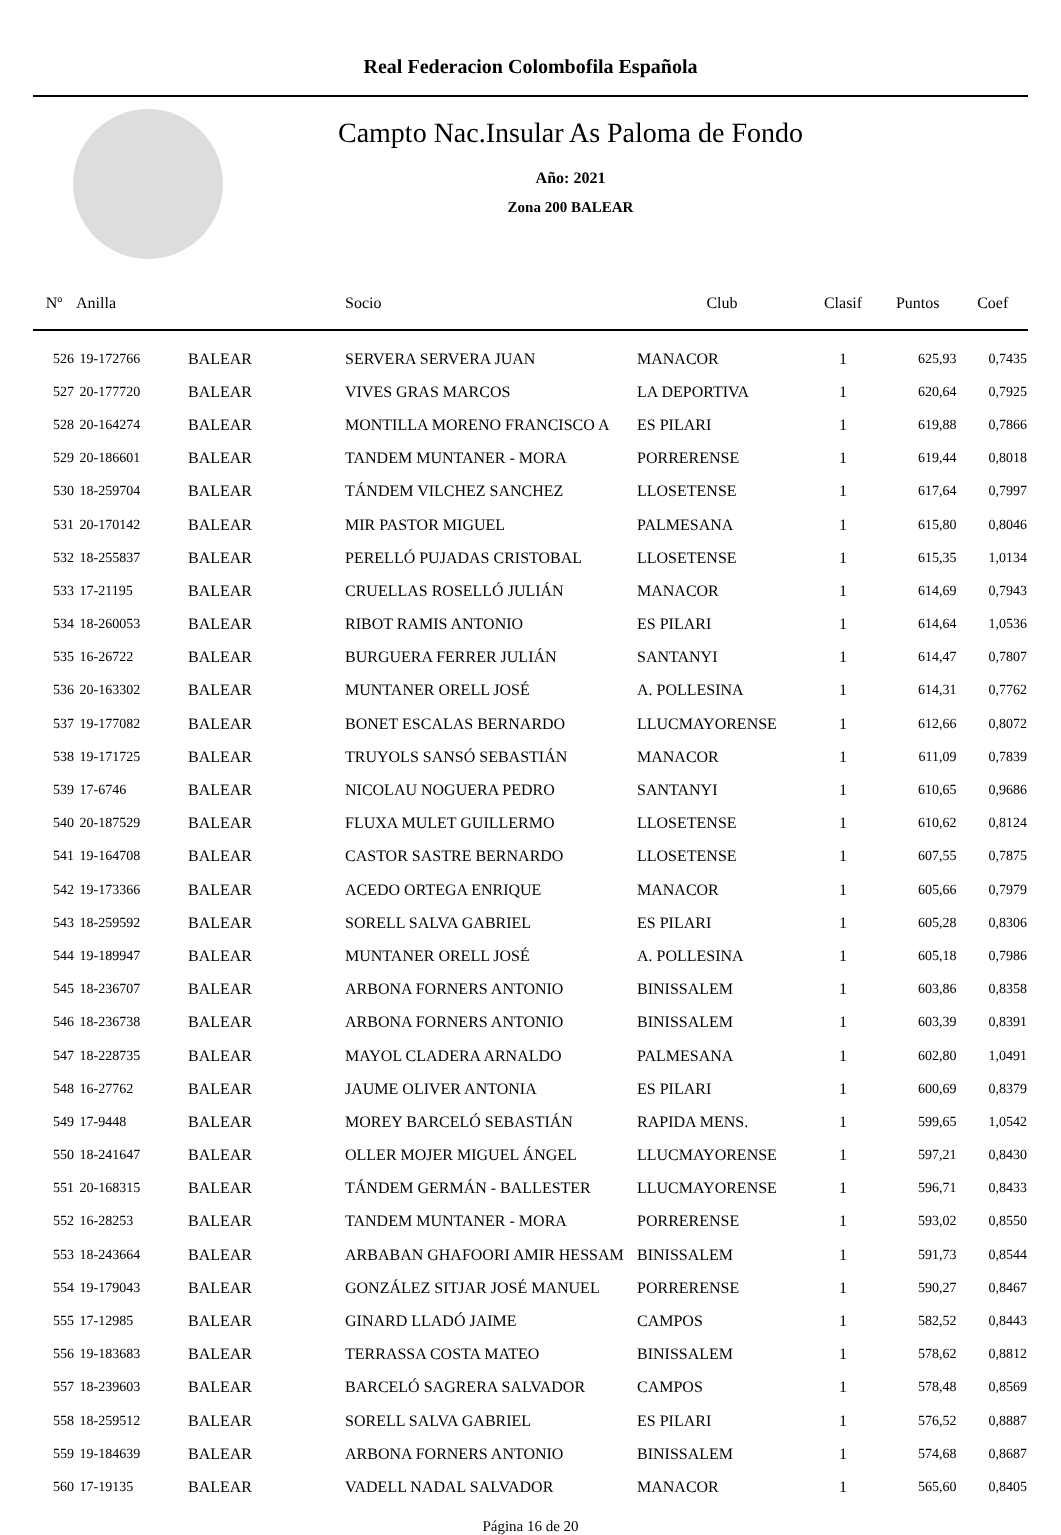Real Federacion Colombofila Española
Campto Nac.Insular As Paloma de Fondo
Año: 2021
Zona 200 BALEAR
| Nº | Anilla | | Socio | Club | Clasif | Puntos | Coef |
| --- | --- | --- | --- | --- | --- | --- | --- |
| 526 | 19-172766 | BALEAR | SERVERA SERVERA JUAN | MANACOR | 1 | 625,93 | 0,7435 |
| 527 | 20-177720 | BALEAR | VIVES GRAS MARCOS | LA DEPORTIVA | 1 | 620,64 | 0,7925 |
| 528 | 20-164274 | BALEAR | MONTILLA MORENO FRANCISCO A | ES PILARI | 1 | 619,88 | 0,7866 |
| 529 | 20-186601 | BALEAR | TANDEM MUNTANER - MORA | PORRERENSE | 1 | 619,44 | 0,8018 |
| 530 | 18-259704 | BALEAR | TÁNDEM VILCHEZ SANCHEZ | LLOSETENSE | 1 | 617,64 | 0,7997 |
| 531 | 20-170142 | BALEAR | MIR PASTOR MIGUEL | PALMESANA | 1 | 615,80 | 0,8046 |
| 532 | 18-255837 | BALEAR | PERELLÓ PUJADAS CRISTOBAL | LLOSETENSE | 1 | 615,35 | 1,0134 |
| 533 | 17-21195 | BALEAR | CRUELLAS ROSELLÓ JULIÁN | MANACOR | 1 | 614,69 | 0,7943 |
| 534 | 18-260053 | BALEAR | RIBOT RAMIS ANTONIO | ES PILARI | 1 | 614,64 | 1,0536 |
| 535 | 16-26722 | BALEAR | BURGUERA FERRER JULIÁN | SANTANYI | 1 | 614,47 | 0,7807 |
| 536 | 20-163302 | BALEAR | MUNTANER ORELL JOSÉ | A. POLLESINA | 1 | 614,31 | 0,7762 |
| 537 | 19-177082 | BALEAR | BONET ESCALAS BERNARDO | LLUCMAYORENSE | 1 | 612,66 | 0,8072 |
| 538 | 19-171725 | BALEAR | TRUYOLS SANSÓ SEBASTIÁN | MANACOR | 1 | 611,09 | 0,7839 |
| 539 | 17-6746 | BALEAR | NICOLAU NOGUERA PEDRO | SANTANYI | 1 | 610,65 | 0,9686 |
| 540 | 20-187529 | BALEAR | FLUXA MULET GUILLERMO | LLOSETENSE | 1 | 610,62 | 0,8124 |
| 541 | 19-164708 | BALEAR | CASTOR SASTRE BERNARDO | LLOSETENSE | 1 | 607,55 | 0,7875 |
| 542 | 19-173366 | BALEAR | ACEDO ORTEGA ENRIQUE | MANACOR | 1 | 605,66 | 0,7979 |
| 543 | 18-259592 | BALEAR | SORELL SALVA GABRIEL | ES PILARI | 1 | 605,28 | 0,8306 |
| 544 | 19-189947 | BALEAR | MUNTANER ORELL JOSÉ | A. POLLESINA | 1 | 605,18 | 0,7986 |
| 545 | 18-236707 | BALEAR | ARBONA FORNERS ANTONIO | BINISSALEM | 1 | 603,86 | 0,8358 |
| 546 | 18-236738 | BALEAR | ARBONA FORNERS ANTONIO | BINISSALEM | 1 | 603,39 | 0,8391 |
| 547 | 18-228735 | BALEAR | MAYOL CLADERA ARNALDO | PALMESANA | 1 | 602,80 | 1,0491 |
| 548 | 16-27762 | BALEAR | JAUME OLIVER ANTONIA | ES PILARI | 1 | 600,69 | 0,8379 |
| 549 | 17-9448 | BALEAR | MOREY BARCELÓ SEBASTIÁN | RAPIDA MENS. | 1 | 599,65 | 1,0542 |
| 550 | 18-241647 | BALEAR | OLLER MOJER MIGUEL ÁNGEL | LLUCMAYORENSE | 1 | 597,21 | 0,8430 |
| 551 | 20-168315 | BALEAR | TÁNDEM GERMÁN - BALLESTER | LLUCMAYORENSE | 1 | 596,71 | 0,8433 |
| 552 | 16-28253 | BALEAR | TANDEM MUNTANER - MORA | PORRERENSE | 1 | 593,02 | 0,8550 |
| 553 | 18-243664 | BALEAR | ARBABAN GHAFOORI AMIR HESSAM | BINISSALEM | 1 | 591,73 | 0,8544 |
| 554 | 19-179043 | BALEAR | GONZÁLEZ SITJAR JOSÉ MANUEL | PORRERENSE | 1 | 590,27 | 0,8467 |
| 555 | 17-12985 | BALEAR | GINARD LLADÓ JAIME | CAMPOS | 1 | 582,52 | 0,8443 |
| 556 | 19-183683 | BALEAR | TERRASSA COSTA MATEO | BINISSALEM | 1 | 578,62 | 0,8812 |
| 557 | 18-239603 | BALEAR | BARCELÓ SAGRERA SALVADOR | CAMPOS | 1 | 578,48 | 0,8569 |
| 558 | 18-259512 | BALEAR | SORELL SALVA GABRIEL | ES PILARI | 1 | 576,52 | 0,8887 |
| 559 | 19-184639 | BALEAR | ARBONA FORNERS ANTONIO | BINISSALEM | 1 | 574,68 | 0,8687 |
| 560 | 17-19135 | BALEAR | VADELL NADAL SALVADOR | MANACOR | 1 | 565,60 | 0,8405 |
Página 16 de 20